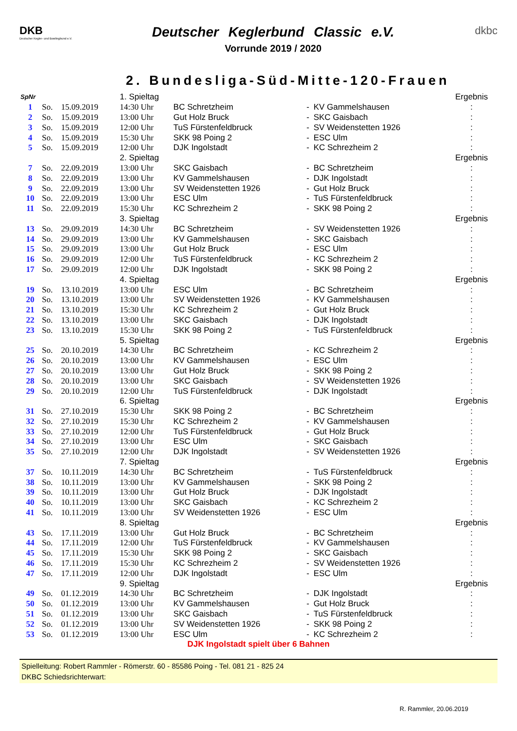DKB
Deutscher Kegler- und Bowlingbund e.V.
Deutscher Keglerbund Classic e.V.
Vorrunde 2019 / 2020
dkbc
2. Bundesliga-Süd-Mitte-120-Frauen
| SpNr | | | 1. Spieltag | | | | Ergebnis |
| 1 | So. | 15.09.2019 | 14:30 Uhr | BC Schretzheim | - | KV Gammelshausen | : |
| 2 | So. | 15.09.2019 | 13:00 Uhr | Gut Holz Bruck | - | SKC Gaisbach | : |
| 3 | So. | 15.09.2019 | 12:00 Uhr | TuS Fürstenfeldbruck | - | SV Weidenstetten 1926 | : |
| 4 | So. | 15.09.2019 | 15:30 Uhr | SKK 98 Poing 2 | - | ESC Ulm | : |
| 5 | So. | 15.09.2019 | 12:00 Uhr | DJK Ingolstadt | - | KC Schrezheim 2 | : |
| | | | 2. Spieltag | | | | Ergebnis |
| 7 | So. | 22.09.2019 | 13:00 Uhr | SKC Gaisbach | - | BC Schretzheim | : |
| 8 | So. | 22.09.2019 | 13:00 Uhr | KV Gammelshausen | - | DJK Ingolstadt | : |
| 9 | So. | 22.09.2019 | 13:00 Uhr | SV Weidenstetten 1926 | - | Gut Holz Bruck | : |
| 10 | So. | 22.09.2019 | 13:00 Uhr | ESC Ulm | - | TuS Fürstenfeldbruck | : |
| 11 | So. | 22.09.2019 | 15:30 Uhr | KC Schrezheim 2 | - | SKK 98 Poing 2 | : |
| | | | 3. Spieltag | | | | Ergebnis |
| 13 | So. | 29.09.2019 | 14:30 Uhr | BC Schretzheim | - | SV Weidenstetten 1926 | : |
| 14 | So. | 29.09.2019 | 13:00 Uhr | KV Gammelshausen | - | SKC Gaisbach | : |
| 15 | So. | 29.09.2019 | 13:00 Uhr | Gut Holz Bruck | - | ESC Ulm | : |
| 16 | So. | 29.09.2019 | 12:00 Uhr | TuS Fürstenfeldbruck | - | KC Schrezheim 2 | : |
| 17 | So. | 29.09.2019 | 12:00 Uhr | DJK Ingolstadt | - | SKK 98 Poing 2 | : |
| | | | 4. Spieltag | | | | Ergebnis |
| 19 | So. | 13.10.2019 | 13:00 Uhr | ESC Ulm | - | BC Schretzheim | : |
| 20 | So. | 13.10.2019 | 13:00 Uhr | SV Weidenstetten 1926 | - | KV Gammelshausen | : |
| 21 | So. | 13.10.2019 | 15:30 Uhr | KC Schrezheim 2 | - | Gut Holz Bruck | : |
| 22 | So. | 13.10.2019 | 13:00 Uhr | SKC Gaisbach | - | DJK Ingolstadt | : |
| 23 | So. | 13.10.2019 | 15:30 Uhr | SKK 98 Poing 2 | - | TuS Fürstenfeldbruck | : |
| | | | 5. Spieltag | | | | Ergebnis |
| 25 | So. | 20.10.2019 | 14:30 Uhr | BC Schretzheim | - | KC Schrezheim 2 | : |
| 26 | So. | 20.10.2019 | 13:00 Uhr | KV Gammelshausen | - | ESC Ulm | : |
| 27 | So. | 20.10.2019 | 13:00 Uhr | Gut Holz Bruck | - | SKK 98 Poing 2 | : |
| 28 | So. | 20.10.2019 | 13:00 Uhr | SKC Gaisbach | - | SV Weidenstetten 1926 | : |
| 29 | So. | 20.10.2019 | 12:00 Uhr | TuS Fürstenfeldbruck | - | DJK Ingolstadt | : |
| | | | 6. Spieltag | | | | Ergebnis |
| 31 | So. | 27.10.2019 | 15:30 Uhr | SKK 98 Poing 2 | - | BC Schretzheim | : |
| 32 | So. | 27.10.2019 | 15:30 Uhr | KC Schrezheim 2 | - | KV Gammelshausen | : |
| 33 | So. | 27.10.2019 | 12:00 Uhr | TuS Fürstenfeldbruck | - | Gut Holz Bruck | : |
| 34 | So. | 27.10.2019 | 13:00 Uhr | ESC Ulm | - | SKC Gaisbach | : |
| 35 | So. | 27.10.2019 | 12:00 Uhr | DJK Ingolstadt | - | SV Weidenstetten 1926 | : |
| | | | 7. Spieltag | | | | Ergebnis |
| 37 | So. | 10.11.2019 | 14:30 Uhr | BC Schretzheim | - | TuS Fürstenfeldbruck | : |
| 38 | So. | 10.11.2019 | 13:00 Uhr | KV Gammelshausen | - | SKK 98 Poing 2 | : |
| 39 | So. | 10.11.2019 | 13:00 Uhr | Gut Holz Bruck | - | DJK Ingolstadt | : |
| 40 | So. | 10.11.2019 | 13:00 Uhr | SKC Gaisbach | - | KC Schrezheim 2 | : |
| 41 | So. | 10.11.2019 | 13:00 Uhr | SV Weidenstetten 1926 | - | ESC Ulm | : |
| | | | 8. Spieltag | | | | Ergebnis |
| 43 | So. | 17.11.2019 | 13:00 Uhr | Gut Holz Bruck | - | BC Schretzheim | : |
| 44 | So. | 17.11.2019 | 12:00 Uhr | TuS Fürstenfeldbruck | - | KV Gammelshausen | : |
| 45 | So. | 17.11.2019 | 15:30 Uhr | SKK 98 Poing 2 | - | SKC Gaisbach | : |
| 46 | So. | 17.11.2019 | 15:30 Uhr | KC Schrezheim 2 | - | SV Weidenstetten 1926 | : |
| 47 | So. | 17.11.2019 | 12:00 Uhr | DJK Ingolstadt | - | ESC Ulm | : |
| | | | 9. Spieltag | | | | Ergebnis |
| 49 | So. | 01.12.2019 | 14:30 Uhr | BC Schretzheim | - | DJK Ingolstadt | : |
| 50 | So. | 01.12.2019 | 13:00 Uhr | KV Gammelshausen | - | Gut Holz Bruck | : |
| 51 | So. | 01.12.2019 | 13:00 Uhr | SKC Gaisbach | - | TuS Fürstenfeldbruck | : |
| 52 | So. | 01.12.2019 | 13:00 Uhr | SV Weidenstetten 1926 | - | SKK 98 Poing 2 | : |
| 53 | So. | 01.12.2019 | 13:00 Uhr | ESC Ulm | - | KC Schrezheim 2 | : |
DJK Ingolstadt spielt über 6 Bahnen
Spielleitung: Robert Rammler - Römerstr. 60 - 85586 Poing - Tel. 081 21 - 825 24
DKBC Schiedsrichterwart:
R. Rammler, 20.06.2019